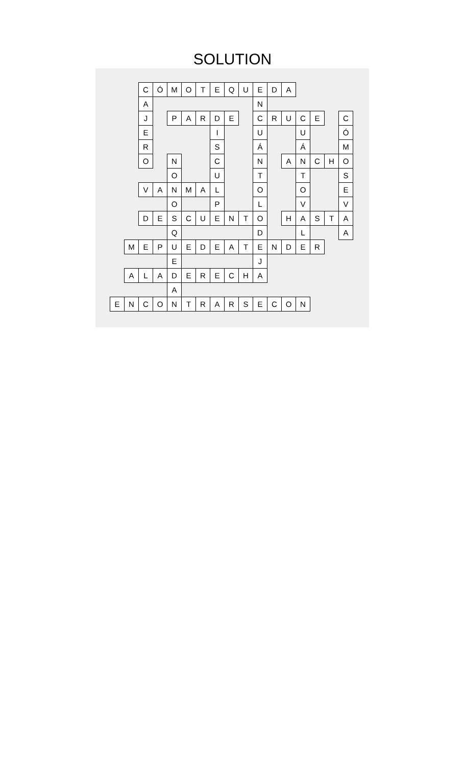SOLUTION
| | | C | Ó | M | O | T | E | Q | U | E | D | A | | | | |
| | | A | | | | | | | | N | | | | | | |
| | | J | | P | A | R | D | E | | C | R | U | C | E | | C |
| | | E | | | | | I | | | U | | | U | | | Ó |
| | | R | | | | | S | | | Á | | | Á | | | M |
| | | O | | N | | | C | | | N | | A | N | C | H | O |
| | | | | O | | | U | | | T | | | T | | | S |
| | | V | A | N | M | A | L | | | O | | | O | | | E |
| | | | | O | | | P | | | L | | | V | | | V |
| | | D | E | S | C | U | E | N | T | O | | H | A | S | T | A |
| | | | | Q | | | | | | D | | | L | | | A |
| | M | E | P | U | E | D | E | A | T | E | N | D | E | R | | |
| | | | | E | | | | | | J | | | | | | |
| | A | L | A | D | E | R | E | C | H | A | | | | | | |
| | | | | A | | | | | | | | | | | | |
| E | N | C | O | N | T | R | A | R | S | E | C | O | N | | | |